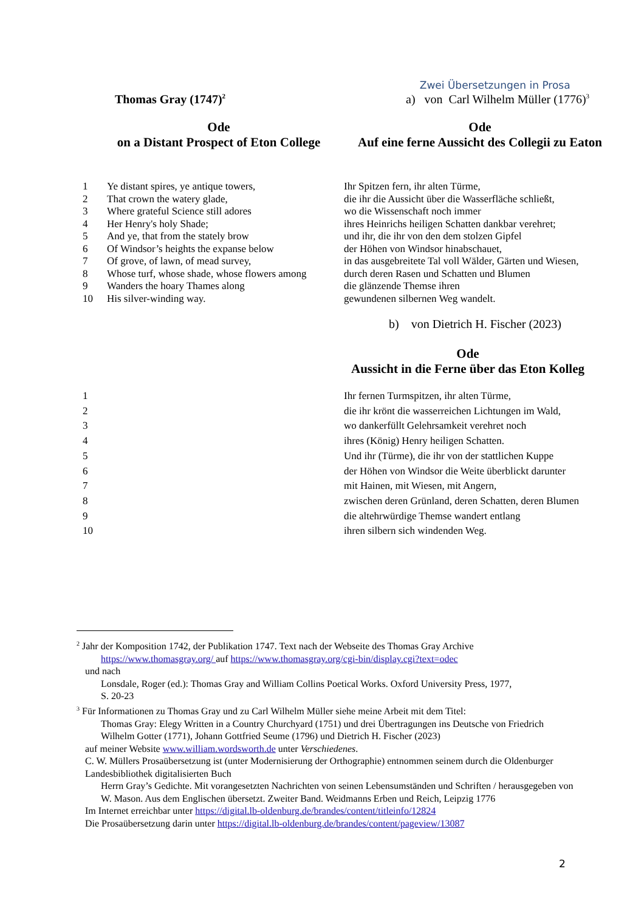Zwei Übersetzungen in Prosa
Thomas Gray (1747)<sup>2</sup>
a) von Carl Wilhelm Müller (1776)<sup>3</sup>
Ode
on a Distant Prospect of Eton College
Ode
Auf eine ferne Aussicht des Collegii zu Eaton
1 Ye distant spires, ye antique towers,
2 That crown the watery glade,
3 Where grateful Science still adores
4 Her Henry's holy Shade;
5 And ye, that from the stately brow
6 Of Windsor’s heights the expanse below
7 Of grove, of lawn, of mead survey,
8 Whose turf, whose shade, whose flowers among
9 Wanders the hoary Thames along
10 His silver-winding way.
Ihr Spitzen fern, ihr alten Türme,
die ihr die Aussicht über die Wasserfläche schließt,
wo die Wissenschaft noch immer
ihres Heinrichs heiligen Schatten dankbar verehret;
und ihr, die ihr von den dem stolzen Gipfel
der Höhen von Windsor hinabschauet,
in das ausgebreitete Tal voll Wälder, Gärten und Wiesen,
durch deren Rasen und Schatten und Blumen
die glänzende Themse ihren
gewundenen silbernen Weg wandelt.
b) von Dietrich H. Fischer (2023)
Ode
Aussicht in die Ferne über das Eton Kolleg
1
2
3
4
5
6
7
8
9
10
Ihr fernen Turmspitzen, ihr alten Türme,
die ihr krönt die wasserreichen Lichtungen im Wald,
wo dankerfüllt Gelehrsamkeit verehret noch
ihres (König) Henry heiligen Schatten.
Und ihr (Türme), die ihr von der stattlichen Kuppe
der Höhen von Windsor die Weite überblickt darunter
mit Hainen, mit Wiesen, mit Angern,
zwischen deren Grünland, deren Schatten, deren Blumen
die altehrwürdige Themse wandert entlang
ihren silbern sich windenden Weg.
<sup>2</sup> Jahr der Komposition 1742, der Publikation 1747. Text nach der Webseite des Thomas Gray Archive
https://www.thomasgray.org/ auf https://www.thomasgray.org/cgi-bin/display.cgi?text=odec
und nach
Lonsdale, Roger (ed.): Thomas Gray and William Collins Poetical Works. Oxford University Press, 1977,
S. 20-23
<sup>3</sup> Für Informationen zu Thomas Gray und zu Carl Wilhelm Müller siehe meine Arbeit mit dem Titel:
Thomas Gray: Elegy Written in a Country Churchyard (1751) und drei Übertragungen ins Deutsche von Friedrich Wilhelm Gotter (1771), Johann Gottfried Seume (1796) und Dietrich H. Fischer (2023)
auf meiner Website www.william.wordsworth.de unter Verschiedenes.
C. W. Müllers Prosaübersetzung ist (unter Modernisierung der Orthographie) entnommen seinem durch die Oldenburger Landesbibliothek digitalisierten Buch
Herrn Gray’s Gedichte. Mit vorangesetzten Nachrichten von seinen Lebensumständen und Schriften / herausgegeben von W. Mason. Aus dem Englischen übersetzt. Zweiter Band. Weidmanns Erben und Reich, Leipzig 1776
Im Internet erreichbar unter https://digital.lb-oldenburg.de/brandes/content/titleinfo/12824
Die Prosaübersetzung darin unter https://digital.lb-oldenburg.de/brandes/content/pageview/13087
2